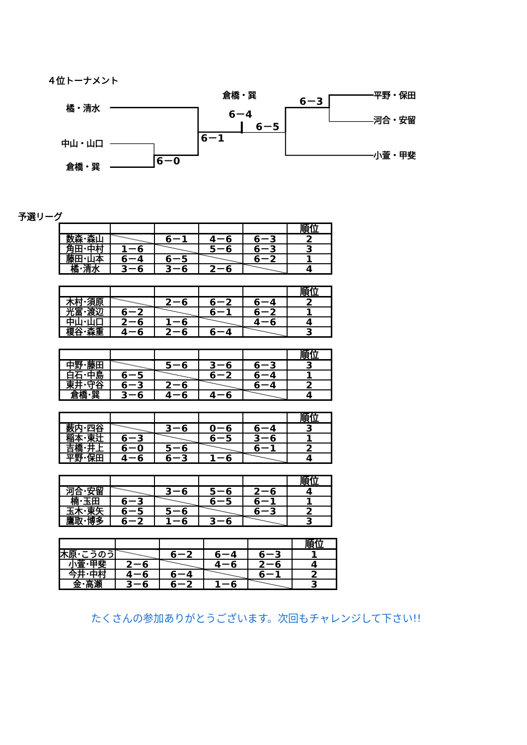４位トーナメント
橘・清水
中山・山口
倉橋・巽
倉橋・巽
6－0
6－1
6－4
6－5
6－3
平野・保田
河合・安留
小萱・甲斐
予選リーグ
| | | | | | 順位 |
| 数森･森山 | | 6－1 | 4－6 | 6－3 | 2 |
| 角田･中村 | 1－6 | | 5－6 | 6－3 | 3 |
| 藤田･山本 | 6－4 | 6－5 | | 6－2 | 1 |
| 橘･清水 | 3－6 | 3－6 | 2－6 | | 4 |
| | | | | | 順位 |
| 木村･須原 | | 2－6 | 6－2 | 6－4 | 2 |
| 光富･渡辺 | 6－2 | | 6－1 | 6－2 | 1 |
| 中山･山口 | 2－6 | 1－6 | | 4－6 | 4 |
| 榎谷･森重 | 4－6 | 2－6 | 6－4 | | 3 |
| | | | | | 順位 |
| 中野･藤田 | | 5－6 | 3－6 | 6－3 | 3 |
| 白石･中島 | 6－5 | | 6－2 | 6－4 | 1 |
| 東井･守谷 | 6－3 | 2－6 | | 6－4 | 2 |
| 倉橋･巽 | 3－6 | 4－6 | 4－6 | | 4 |
| | | | | | 順位 |
| 薮内･四谷 | | 3－6 | 0－6 | 6－4 | 3 |
| 稲本･東辻 | 6－3 | | 6－5 | 3－6 | 1 |
| 吉橋･井上 | 6－0 | 5－6 | | 6－1 | 2 |
| 平野･保田 | 4－6 | 6－3 | 1－6 | | 4 |
| | | | | | 順位 |
| 河合･安留 | | 3－6 | 5－6 | 2－6 | 4 |
| 楠･玉田 | 6－3 | | 6－5 | 6－1 | 1 |
| 玉木･東矢 | 6－5 | 5－6 | | 6－3 | 2 |
| 鷹取･博多 | 6－2 | 1－6 | 3－6 | | 3 |
| | | | | | 順位 |
| 木原･こうのう | | 6－2 | 6－4 | 6－3 | 1 |
| 小萱･甲斐 | 2－6 | | 4－6 | 2－6 | 4 |
| 今井･中村 | 4－6 | 6－4 | | 6－1 | 2 |
| 金･高瀬 | 3－6 | 6－2 | 1－6 | | 3 |
たくさんの参加ありがとうございます。次回もチャレンジして下さい!!